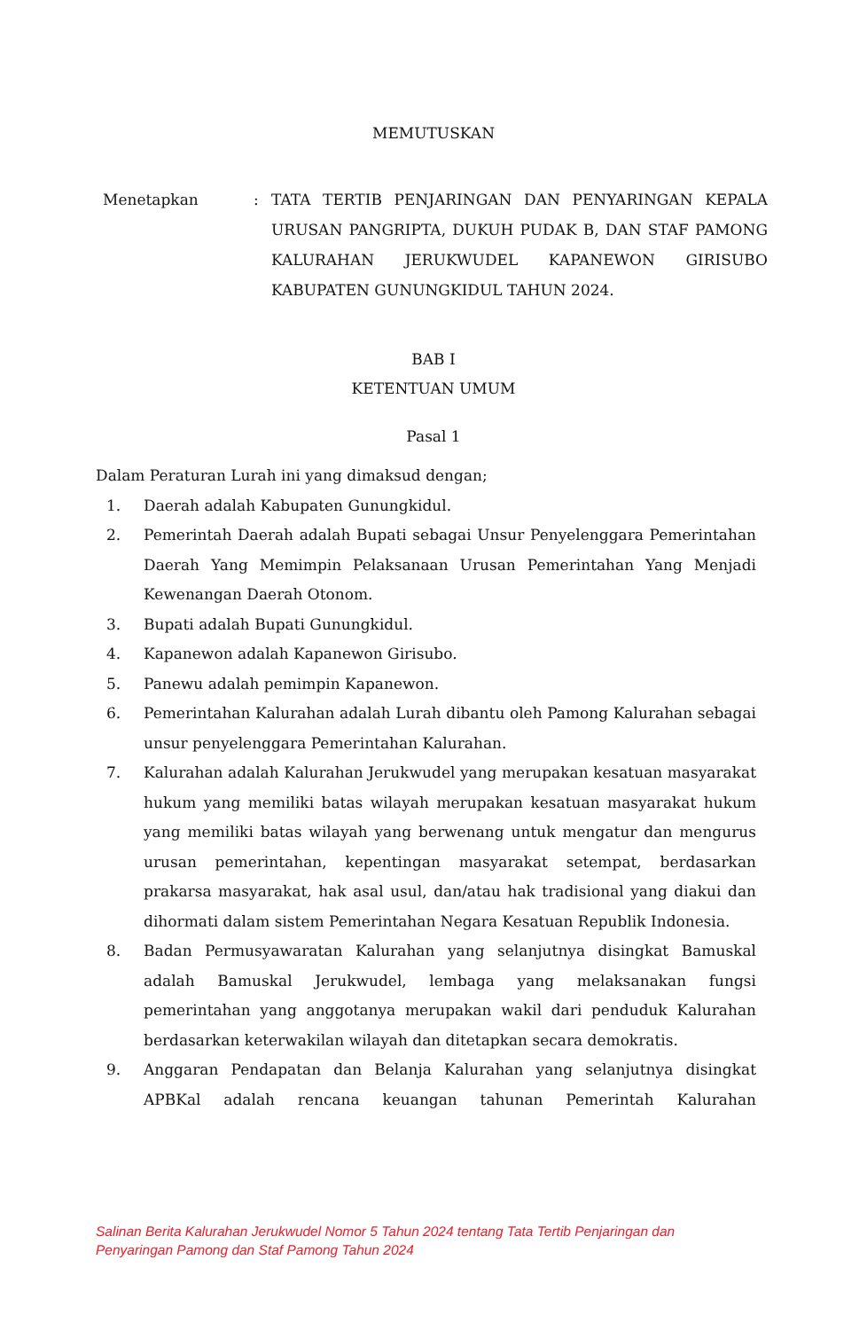MEMUTUSKAN
Menetapkan : TATA TERTIB PENJARINGAN DAN PENYARINGAN KEPALA URUSAN PANGRIPTA, DUKUH PUDAK B, DAN STAF PAMONG KALURAHAN JERUKWUDEL KAPANEWON GIRISUBO KABUPATEN GUNUNGKIDUL TAHUN 2024.
BAB I
KETENTUAN UMUM
Pasal 1
Dalam Peraturan Lurah ini yang dimaksud dengan;
1. Daerah adalah Kabupaten Gunungkidul.
2. Pemerintah Daerah adalah Bupati sebagai Unsur Penyelenggara Pemerintahan Daerah Yang Memimpin Pelaksanaan Urusan Pemerintahan Yang Menjadi Kewenangan Daerah Otonom.
3. Bupati adalah Bupati Gunungkidul.
4. Kapanewon adalah Kapanewon Girisubo.
5. Panewu adalah pemimpin Kapanewon.
6. Pemerintahan Kalurahan adalah Lurah dibantu oleh Pamong Kalurahan sebagai unsur penyelenggara Pemerintahan Kalurahan.
7. Kalurahan adalah Kalurahan Jerukwudel yang merupakan kesatuan masyarakat hukum yang memiliki batas wilayah merupakan kesatuan masyarakat hukum yang memiliki batas wilayah yang berwenang untuk mengatur dan mengurus urusan pemerintahan, kepentingan masyarakat setempat, berdasarkan prakarsa masyarakat, hak asal usul, dan/atau hak tradisional yang diakui dan dihormati dalam sistem Pemerintahan Negara Kesatuan Republik Indonesia.
8. Badan Permusyawaratan Kalurahan yang selanjutnya disingkat Bamuskal adalah Bamuskal Jerukwudel, lembaga yang melaksanakan fungsi pemerintahan yang anggotanya merupakan wakil dari penduduk Kalurahan berdasarkan keterwakilan wilayah dan ditetapkan secara demokratis.
9. Anggaran Pendapatan dan Belanja Kalurahan yang selanjutnya disingkat APBKal adalah rencana keuangan tahunan Pemerintah Kalurahan
Salinan Berita Kalurahan Jerukwudel Nomor 5 Tahun 2024 tentang Tata Tertib Penjaringan dan Penyaringan Pamong dan Staf Pamong Tahun 2024